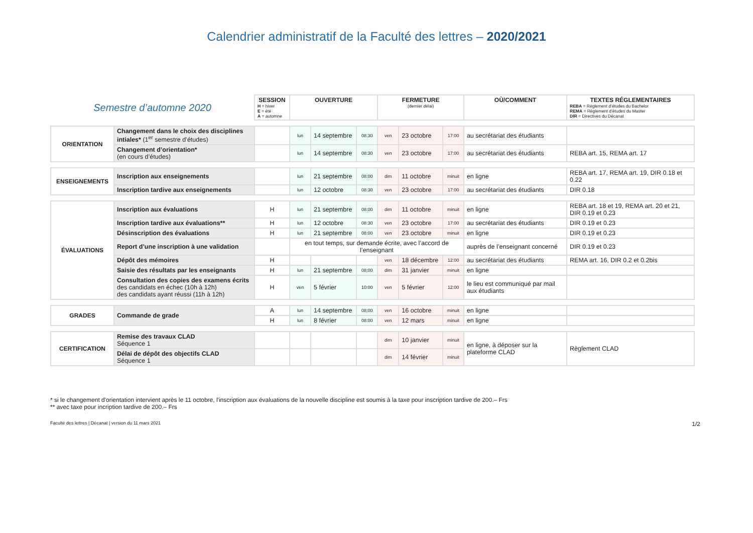Calendrier administratif de la Faculté des lettres – 2020/2021
| Semestre d’automne 2020 | | SESSION H = hiver E = été A = automne | OUVERTURE | | | FERMETURE (dernier délai) | | | OÙ/COMMENT | TEXTES RÉGLEMENTAIRES REBA = Règlement d’études du Bachelor REMA = Règlement d’études du Master DIR = Directives du Décanat |
| ORIENTATION | Changement dans le choix des disciplines intiales* (1<sup>er</sup> semestre d’études) | | lun | 14 septembre | 08:30 | ven | 23 octobre | 17:00 | au secrétariat des étudiants | |
| | Changement d’orientation* (en cours d’études) | | lun | 14 septembre | 08:30 | ven | 23 octobre | 17:00 | au secrétariat des étudiants | REBA art. 15, REMA art. 17 |
| ENSEIGNEMENTS | Inscription aux enseignements | | lun | 21 septembre | 08:00 | dim | 11 octobre | minuit | en ligne | REBA art. 17, REMA art. 19, DIR 0.18 et 0.22 |
| | Inscription tardive aux enseignements | | lun | 12 octobre | 08:30 | ven | 23 octobre | 17:00 | au secrétariat des étudiants | DIR 0.18 |
| ÉVALUATIONS | Inscription aux évaluations | H | lun | 21 septembre | 08:00 | dim | 11 octobre | minuit | en ligne | REBA art. 18 et 19, REMA art. 20 et 21, DIR 0.19 et 0.23 |
| | Inscription tardive aux évaluations** | H | lun | 12 octobre | 08:30 | ven | 23 octobre | 17:00 | au secrétariat des étudiants | DIR 0.19 et 0.23 |
| | Désinscription des évaluations | H | lun | 21 septembre | 08:00 | ven | 23 octobre | minuit | en ligne | DIR 0.19 et 0.23 |
| | Report d’une inscription à une validation | | en tout temps, sur demande écrite, avec l’accord de l’enseignant | | | | | | auprès de l’enseignant concerné | DIR 0.19 et 0.23 |
| | Dépôt des mémoires | H | | | | ven | 18 décembre | 12:00 | au secrétariat des étudiants | REMA art. 16, DIR 0.2 et 0.2bis |
| | Saisie des résultats par les enseignants | H | lun | 21 septembre | 08:00 | dim | 31 janvier | minuit | en ligne | |
| | Consultation des copies des examens écrits des candidats en échec (10h à 12h) des candidats ayant réussi (11h à 12h) | H | ven | 5 février | 10:00 | ven | 5 février | 12:00 | le lieu est communiqué par mail aux étudiants | |
| GRADES | Commande de grade | A | lun | 14 septembre | 08:00 | ven | 16 octobre | minuit | en ligne | |
| | | H | lun | 8 février | 08:00 | ven | 12 mars | minuit | en ligne | |
| CERTIFICATION | Remise des travaux CLAD Séquence 1 | | | | | dim | 10 janvier | minuit | en ligne, à déposer sur la plateforme CLAD | Règlement CLAD |
| | Délai de dépôt des objectifs CLAD Séquence 1 | | | | | dim | 14 février | minuit | | |
* si le changement d'orientation intervient après le 11 octobre, l'inscription aux évaluations de la nouvelle discipline est soumis à la taxe pour inscription tardive de 200.– Frs
** avec taxe pour incription tardive de 200.– Frs
Faculté des lettres | Décanat | version du 11 mars 2021 1/2